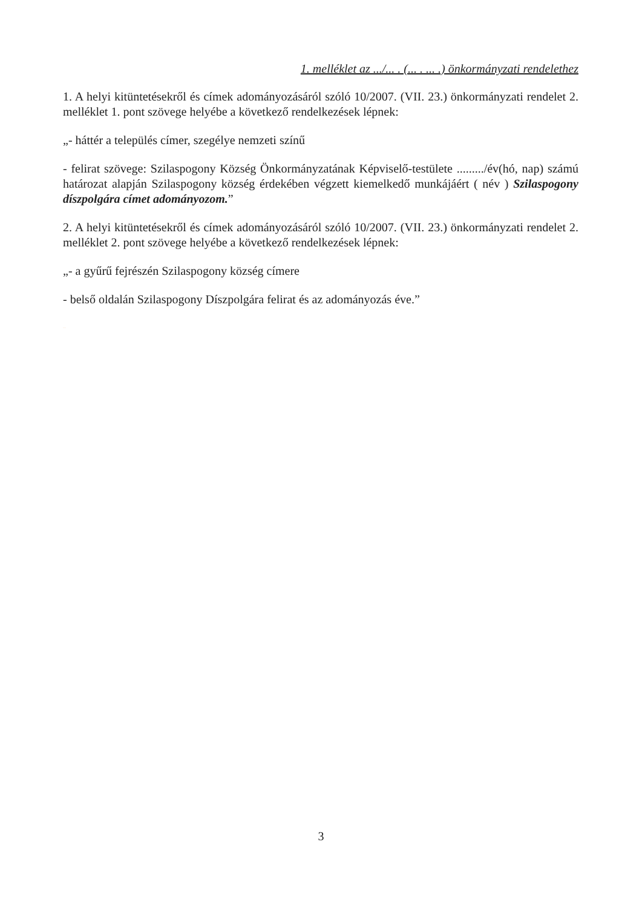1. melléklet az .../... . (... . ... .) önkormányzati rendelethez
1. A helyi kitüntetésekről és címek adományozásáról szóló 10/2007. (VII. 23.) önkormányzati rendelet 2. melléklet 1. pont szövege helyébe a következő rendelkezések lépnek:
„- háttér a település címer, szegélye nemzeti színű
- felirat szövege: Szilaspogony Község Önkormányzatának Képviselő-testülete ........./év(hó, nap) számú határozat alapján Szilaspogony község érdekében végzett kiemelkedő munkájáért ( név ) Szilaspogony díszpolgára címet adományozom.”
2. A helyi kitüntetésekről és címek adományozásáról szóló 10/2007. (VII. 23.) önkormányzati rendelet 2. melléklet 2. pont szövege helyébe a következő rendelkezések lépnek:
„- a gyűrű fejrészén Szilaspogony község címere
- belső oldalán Szilaspogony Díszpolgára felirat és az adományozás éve.”
TERVEZET
3